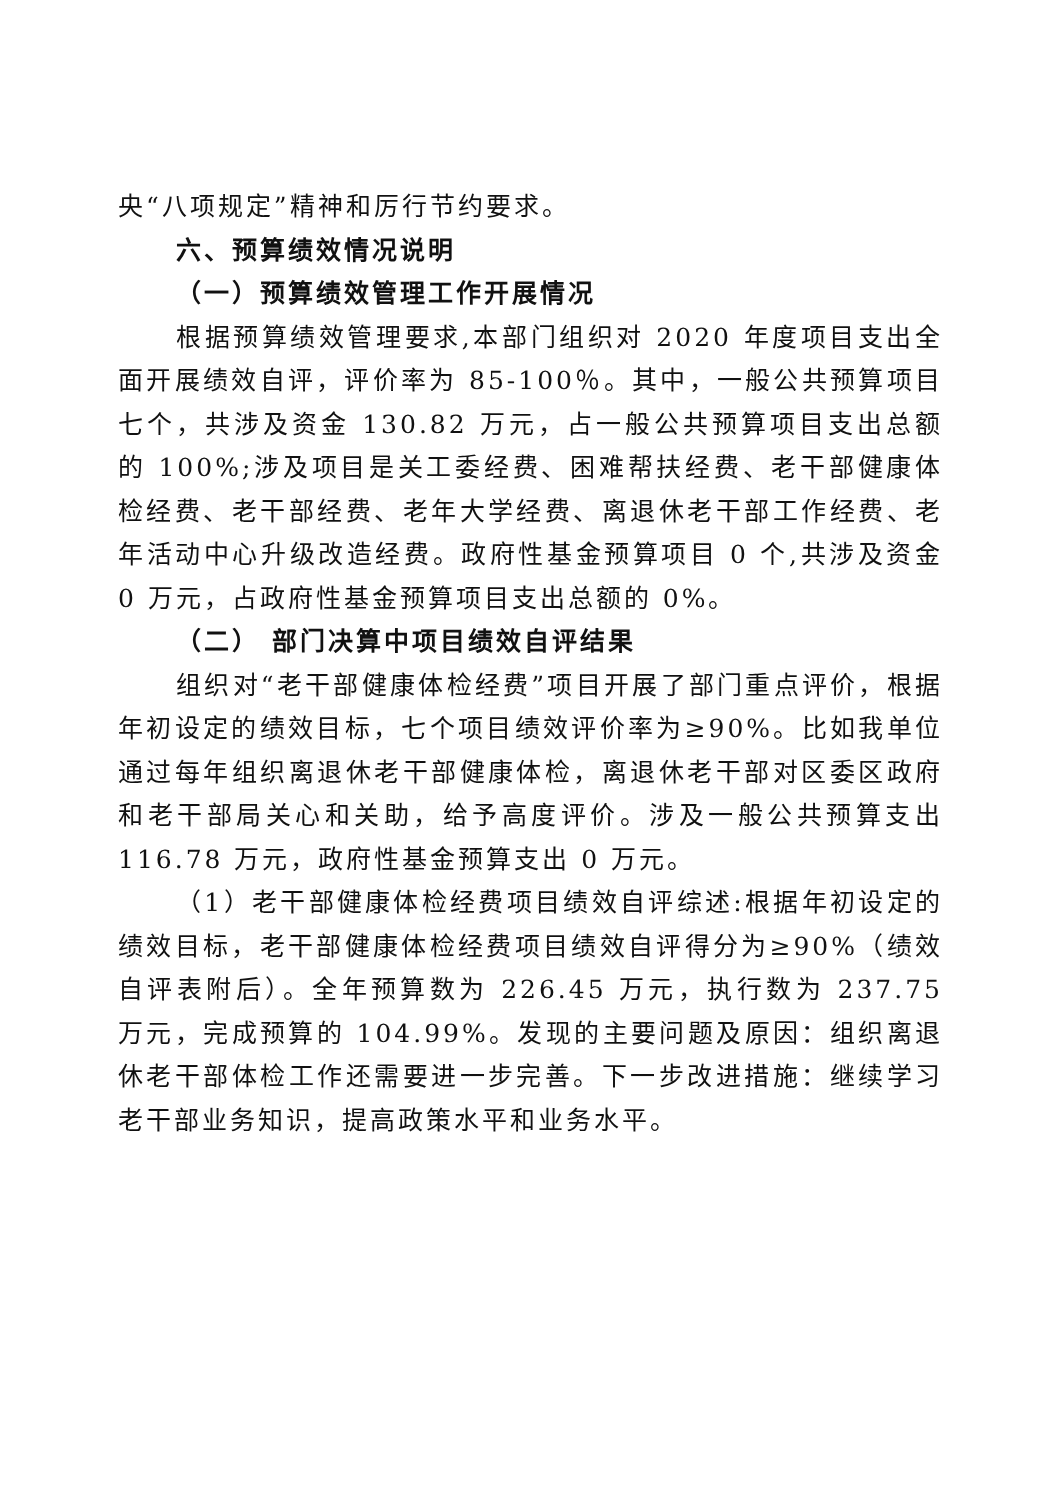央“八项规定”精神和厉行节约要求。
六、预算绩效情况说明
（一）预算绩效管理工作开展情况
根据预算绩效管理要求,本部门组织对 2020 年度项目支出全面开展绩效自评，评价率为 85-100％。其中，一般公共预算项目七个，共涉及资金 130.82 万元，占一般公共预算项目支出总额的 100%;涉及项目是关工委经费、困难帮扶经费、老干部健康体检经费、老干部经费、老年大学经费、离退休老干部工作经费、老年活动中心升级改造经费。政府性基金预算项目 0 个,共涉及资金 0 万元，占政府性基金预算项目支出总额的 0%。
（二） 部门决算中项目绩效自评结果
组织对“老干部健康体检经费”项目开展了部门重点评价，根据年初设定的绩效目标，七个项目绩效评价率为≥90%。比如我单位通过每年组织离退休老干部健康体检，离退休老干部对区委区政府和老干部局关心和关助，给予高度评价。涉及一般公共预算支出116.78 万元，政府性基金预算支出 0 万元。
（1）老干部健康体检经费项目绩效自评综述:根据年初设定的绩效目标，老干部健康体检经费项目绩效自评得分为≥90%（绩效自评表附后）。全年预算数为 226.45 万元，执行数为 237.75 万元，完成预算的 104.99%。发现的主要问题及原因：组织离退休老干部体检工作还需要进一步完善。下一步改进措施：继续学习老干部业务知识，提高政策水平和业务水平。